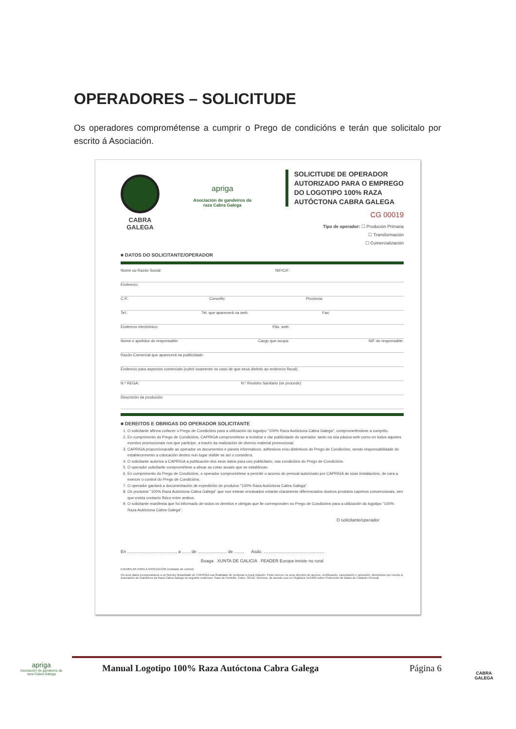OPERADORES – SOLICITUDE
Os operadores comprométense a cumprir o Prego de condicións e terán que solicitalo por escrito á Asociación.
CABRA
GALEGA
apriga
Asociación de gandeiros da
raza Cabra Galega
SOLICITUDE DE OPERADOR
AUTORIZADO PARA O EMPREGO
DO LOGOTIPO 100% RAZA
AUTÓCTONA CABRA GALEGA
CG 00019
Tipo de operador: ☐ Produción Primaria
☐ Transformación
☐ Comercialización
■ DATOS DO SOLICITANTE/OPERADOR
Nome ou Razón Social: NIF/CIF:
Enderezo:
C.P.: Concello: Provincia:
Tel.: Tel. que aparecerá na web: Fax:
Enderezo electrónico: Páx. web:
Nome e apelidos do responsable: Cargo que ocupa: NIF do responsable:
Razón Comercial que aparecerá na publicidade:
Enderezo para aspectos comerciais (cubrir soamente no caso de que sexa distinto ao enderezo fiscal):
N.º REGA: N.º Rexistro Sanitario (se procede):
Descrición da produción:
■ DEREITOS E OBRIGAS DO OPERADOR SOLICITANTE
1. O solicitante afirma coñecer o Prego de Condicións para a utilización do logotipo "100% Raza Autóctona Cabra Galega", comprometéndose a cumprilo.
2. En cumprimento do Prego de Condicións, CAPRIGA comprométese a rexistrar e dar publicidade do operador, tanto na súa páxina web como en todos aqueles eventos promocionais nos que participe, a través da realización de diverso material promocional.
3. CAPRIGA proporcionaralle ao operador os documentos e paneis informativos, adhesivos e/ou distintivos do Prego de Condicións, sendo responsabilidade do establecemento a colocación destes nun lugar visible se así o considera.
4. O solicitante autoriza a CAPRIGA a publicación dos seus datos para uso publicitario, nas condicións do Prego de Condicións.
5. O operador solicitante comprométese a aboar as cotas anuais que se establezan.
6. En cumprimento do Prego de Condicións, o operador comprométese a permitir o acceso do persoal autorizado por CAPRIGA ás súas instalacións, de cara a exercer o control do Prego de Condicións.
7. O operador gardará a documentación de expedición de produtos "100% Raza Autóctona Cabra Galega".
8. Os produtos "100% Raza Autóctona Cabra Galega" que non estean envasados estarán claramente diferenciados doutros produtos caprinos convencionais, sen que exista contacto físico entre ambos.
9. O solicitante manifesta que foi informado de todos os dereitos e obrigas que lle corresponden no Prego de Condicións para a utilización do logotipo "100% Raza Autóctona Cabra Galega".
O solicitante/operador
En ........................................, a ....... de ........................ de ........ Asdo. ..................................................
Boaga XUNTA DE GALICIA FEADER Europa inviste no rural
EXEMPLAR PARA A ASOCIACIÓN (entidade de control)
Os seus datos incorporaranse a un ficheiro titularidade de CAPRIGA coa finalidade de xestionar a nosa relación. Pode exercer os seus dereitos de acceso, rectificación, cancelación e oposición, dirixíndose por escrito á Asociación de Gandeiros da Raza Cabra Galega no seguinte enderezo: Pazo de Fontefiz, Coles, 32152, Ourense, de acordo coa Lei Orgánica 15/1999 sobre Protección de Datos de Carácter Persoal.
apriga
Asociación de gandeiros da raza Cabra Galega
Manual Logotipo 100% Raza Autóctona Cabra Galega Página 6
CABRA
GALEGA